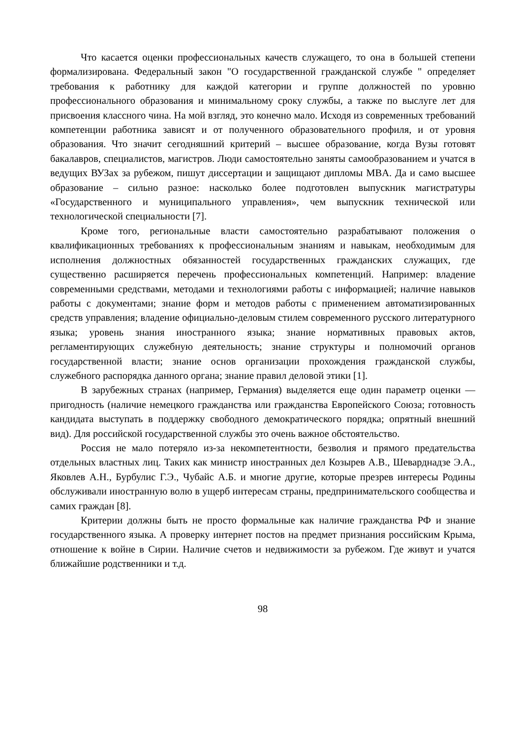Что касается оценки профессиональных качеств служащего, то она в большей степени формализирована. Федеральный закон "О государственной гражданской службе " определяет требования к работнику для каждой категории и группе должностей по уровню профессионального образования и минимальному сроку службы, а также по выслуге лет для присвоения классного чина. На мой взгляд, это конечно мало. Исходя из современных требований компетенции работника зависят и от полученного образовательного профиля, и от уровня образования. Что значит сегодняшний критерий – высшее образование, когда Вузы готовят бакалавров, специалистов, магистров. Люди самостоятельно заняты самообразованием и учатся в ведущих ВУЗах за рубежом, пишут диссертации и защищают дипломы MBA. Да и само высшее образование – сильно разное: насколько более подготовлен выпускник магистратуры «Государственного и муниципального управления», чем выпускник технической или технологической специальности [7].
Кроме того, региональные власти самостоятельно разрабатывают положения о квалификационных требованиях к профессиональным знаниям и навыкам, необходимым для исполнения должностных обязанностей государственных гражданских служащих, где существенно расширяется перечень профессиональных компетенций. Например: владение современными средствами, методами и технологиями работы с информацией; наличие навыков работы с документами; знание форм и методов работы с применением автоматизированных средств управления; владение официально-деловым стилем современного русского литературного языка; уровень знания иностранного языка; знание нормативных правовых актов, регламентирующих служебную деятельность; знание структуры и полномочий органов государственной власти; знание основ организации прохождения гражданской службы, служебного распорядка данного органа; знание правил деловой этики [1].
В зарубежных странах (например, Германия) выделяется еще один параметр оценки — пригодность (наличие немецкого гражданства или гражданства Европейского Союза; готовность кандидата выступать в поддержку свободного демократического порядка; опрятный внешний вид). Для российской государственной службы это очень важное обстоятельство.
Россия не мало потеряло из-за некомпетентности, безволия и прямого предательства отдельных властных лиц. Таких как министр иностранных дел Козырев А.В., Шеварднадзе Э.А., Яковлев А.Н., Бурбулис Г.Э., Чубайс А.Б. и многие другие, которые презрев интересы Родины обслуживали иностранную волю в ущерб интересам страны, предпринимательского сообщества и самих граждан [8].
Критерии должны быть не просто формальные как наличие гражданства РФ и знание государственного языка. А проверку интернет постов на предмет признания российским Крыма, отношение к войне в Сирии. Наличие счетов и недвижимости за рубежом. Где живут и учатся ближайшие родственники и т.д.
98